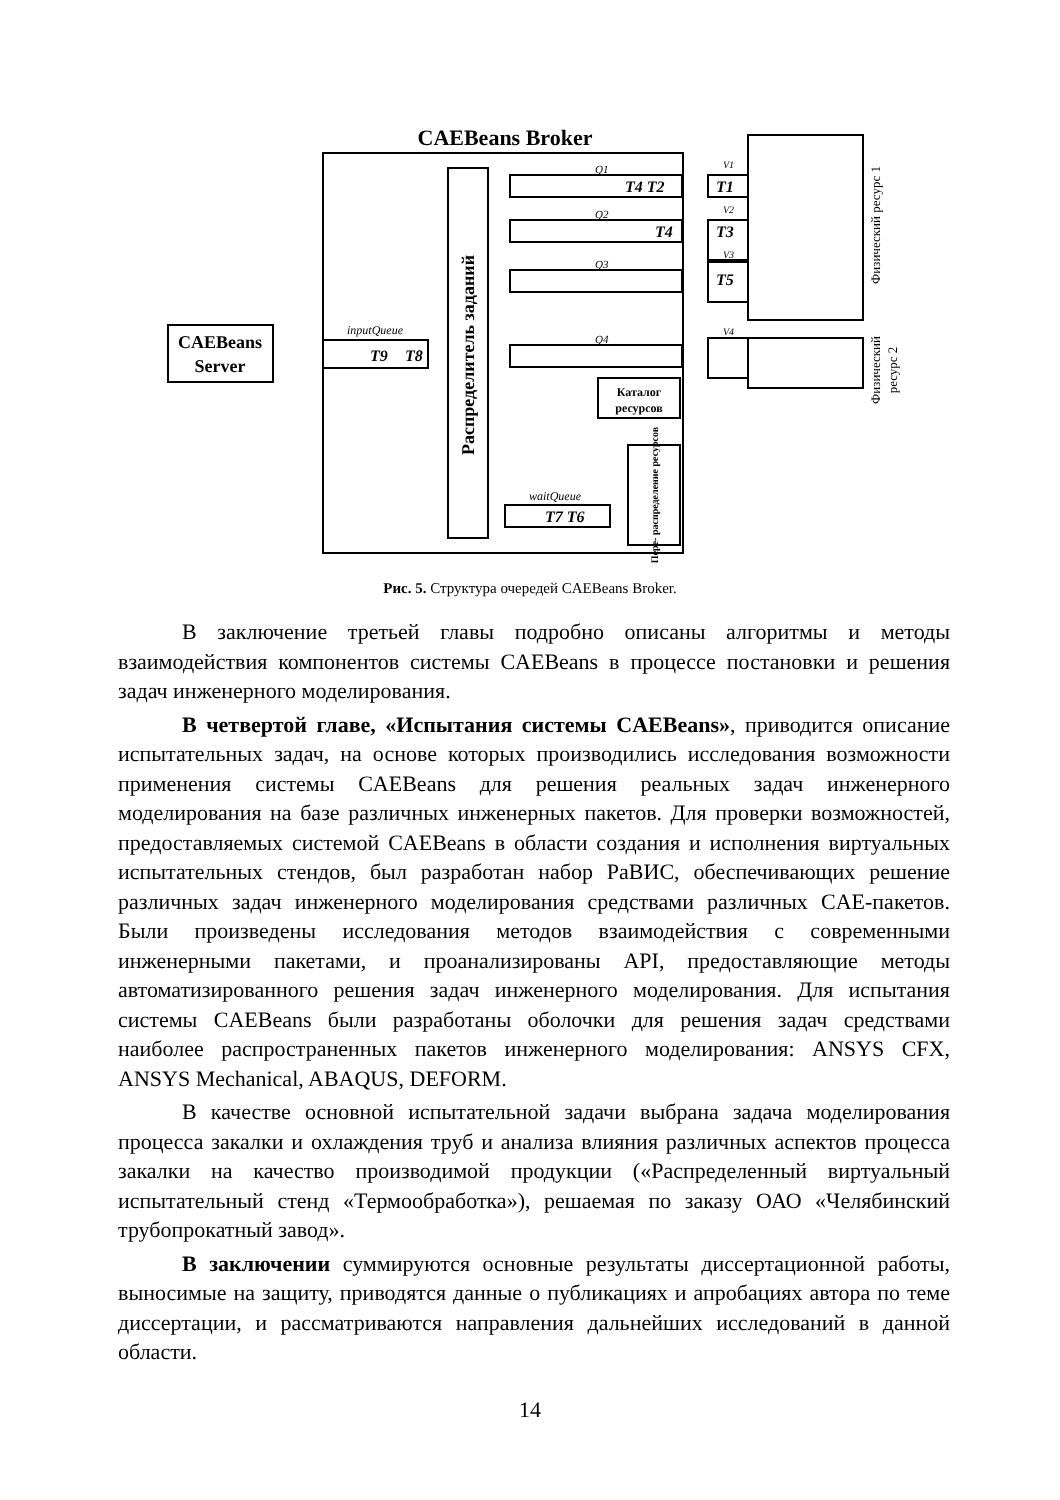CAEBeans Broker
CAEBeans
Server
inputQueue
T9
T8
Распределитель заданий
Q1
Q2
Q3
Q4
T4 T2
T4
T1
T3
T5
V1
V2
V3
V4
Каталог
ресурсов
Пере- распределение ресурсов
waitQueue
T7 T6
Физический ресурс 1
Физический
ресурс 2
Рис. 5. Структура очередей CAEBeans Broker.
В заключение третьей главы подробно описаны алгоритмы и методы взаимодействия компонентов системы CAEBeans в процессе постановки и решения задач инженерного моделирования.
В четвертой главе, «Испытания системы CAEBeans», приводится описание испытательных задач, на основе которых производились исследования возможности применения системы CAEBeans для решения реальных задач инженерного моделирования на базе различных инженерных пакетов. Для проверки возможностей, предоставляемых системой CAEBeans в области создания и исполнения виртуальных испытательных стендов, был разработан набор РаВИС, обеспечивающих решение различных задач инженерного моделирования средствами различных CAE-пакетов. Были произведены исследования методов взаимодействия с современными инженерными пакетами, и проанализированы API, предоставляющие методы автоматизированного решения задач инженерного моделирования. Для испытания системы CAEBeans были разработаны оболочки для решения задач средствами наиболее распространенных пакетов инженерного моделирования: ANSYS CFX, ANSYS Mechanical, ABAQUS, DEFORM.
В качестве основной испытательной задачи выбрана задача моделирования процесса закалки и охлаждения труб и анализа влияния различных аспектов процесса закалки на качество производимой продукции («Распределенный виртуальный испытательный стенд «Термообработка»), решаемая по заказу ОАО «Челябинский трубопрокатный завод».
В заключении суммируются основные результаты диссертационной работы, выносимые на защиту, приводятся данные о публикациях и апробациях автора по теме диссертации, и рассматриваются направления дальнейших исследований в данной области.
14